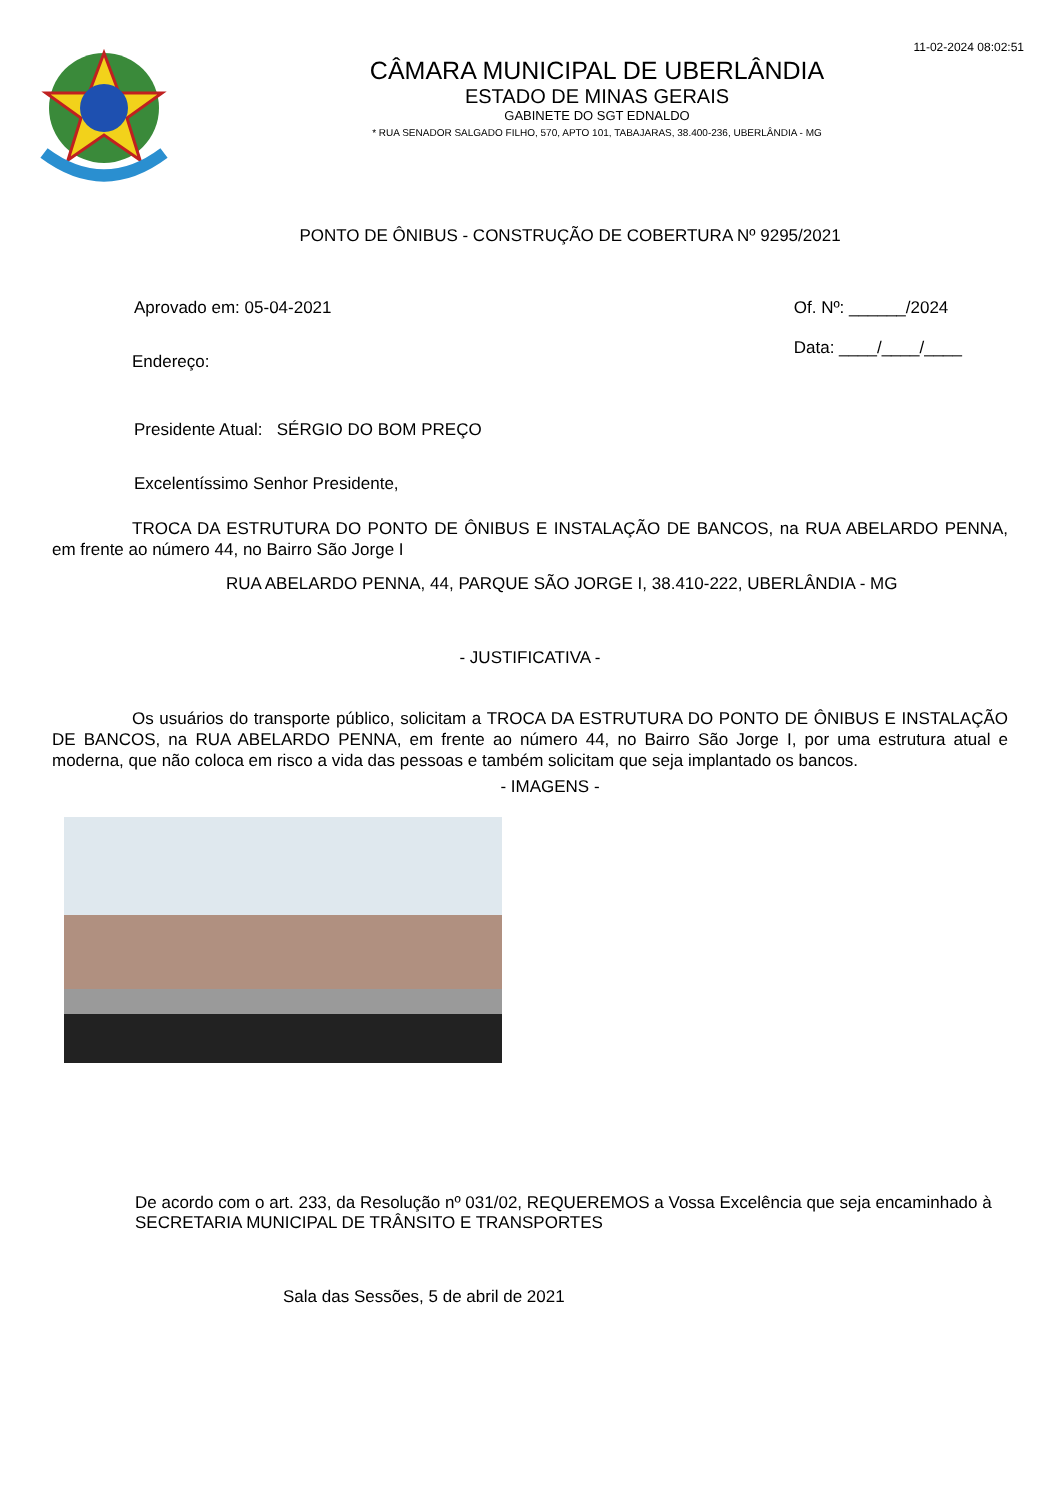11-02-2024 08:02:51
CÂMARA MUNICIPAL DE UBERLÂNDIA
ESTADO DE MINAS GERAIS
GABINETE DO SGT EDNALDO
* RUA SENADOR SALGADO FILHO, 570, APTO 101, TABAJARAS, 38.400-236, UBERLÂNDIA - MG
PONTO DE ÔNIBUS - CONSTRUÇÃO DE COBERTURA Nº 9295/2021
Aprovado em: 05-04-2021 Of. Nº: ______/2024
Data: ____/____/____
Endereço:
Presidente Atual: SÉRGIO DO BOM PREÇO
Excelentíssimo Senhor Presidente,
TROCA DA ESTRUTURA DO PONTO DE ÔNIBUS E INSTALAÇÃO DE BANCOS, na RUA ABELARDO PENNA, em frente ao número 44, no Bairro São Jorge I
RUA ABELARDO PENNA, 44, PARQUE SÃO JORGE I, 38.410-222, UBERLÂNDIA - MG
- JUSTIFICATIVA -
Os usuários do transporte público, solicitam a TROCA DA ESTRUTURA DO PONTO DE ÔNIBUS E INSTALAÇÃO DE BANCOS, na RUA ABELARDO PENNA, em frente ao número 44, no Bairro São Jorge I, por uma estrutura atual e moderna, que não coloca em risco a vida das pessoas e também solicitam que seja implantado os bancos.
- IMAGENS -
De acordo com o art. 233, da Resolução nº 031/02, REQUEREMOS a Vossa Excelência que seja encaminhado à SECRETARIA MUNICIPAL DE TRÂNSITO E TRANSPORTES
Sala das Sessões, 5 de abril de 2021